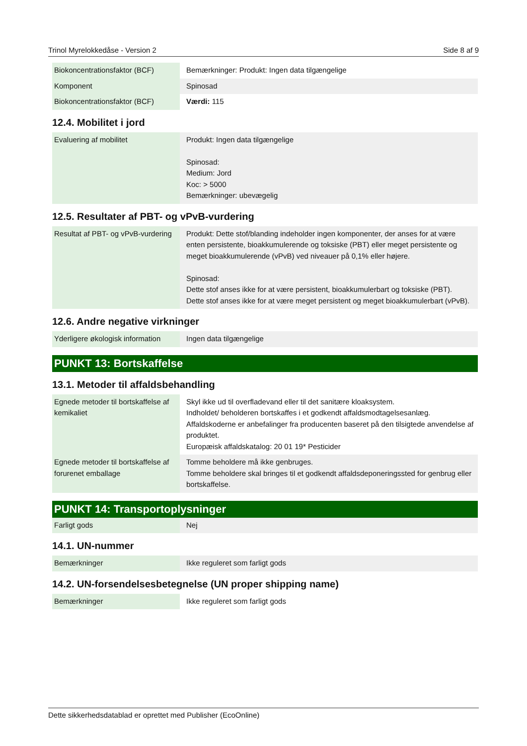Trinol Myrelokkedåse - Version 2 Side 8 af 9
| Biokoncentrationsfaktor (BCF) | Bemærkninger: Produkt: Ingen data tilgængelige |
| Komponent | Spinosad |
| Biokoncentrationsfaktor (BCF) | Værdi: 115 |
12.4. Mobilitet i jord
| Evaluering af mobilitet | Produkt: Ingen data tilgængelige Spinosad: Medium: Jord Koc: > 5000 Bemærkninger: ubevægelig |
12.5. Resultater af PBT- og vPvB-vurdering
| Resultat af PBT- og vPvB-vurdering | Produkt: Dette stof/blanding indeholder ingen komponenter, der anses for at være enten persistente, bioakkumulerende og toksiske (PBT) eller meget persistente og meget bioakkumulerende (vPvB) ved niveauer på 0,1% eller højere. Spinosad: Dette stof anses ikke for at være persistent, bioakkumulerbart og toksiske (PBT). Dette stof anses ikke for at være meget persistent og meget bioakkumulerbart (vPvB). |
12.6. Andre negative virkninger
| Yderligere økologisk information | Ingen data tilgængelige |
PUNKT 13: Bortskaffelse
13.1. Metoder til affaldsbehandling
| Egnede metoder til bortskaffelse af kemikaliet | Skyl ikke ud til overfladevand eller til det sanitære kloaksystem. Indholdet/ beholderen bortskaffes i et godkendt affaldsmodtagelsesanlæg. Affaldskoderne er anbefalinger fra producenten baseret på den tilsigtede anvendelse af produktet. Europæisk affaldskatalog: 20 01 19* Pesticider |
| Egnede metoder til bortskaffelse af forurenet emballage | Tomme beholdere må ikke genbruges. Tomme beholdere skal bringes til et godkendt affaldsdeponeringssted for genbrug eller bortskaffelse. |
PUNKT 14: Transportoplysninger
| Farligt gods | Nej |
14.1. UN-nummer
| Bemærkninger | Ikke reguleret som farligt gods |
14.2. UN-forsendelsesbetegnelse (UN proper shipping name)
| Bemærkninger | Ikke reguleret som farligt gods |
Dette sikkerhedsdatablad er oprettet med Publisher (EcoOnline)